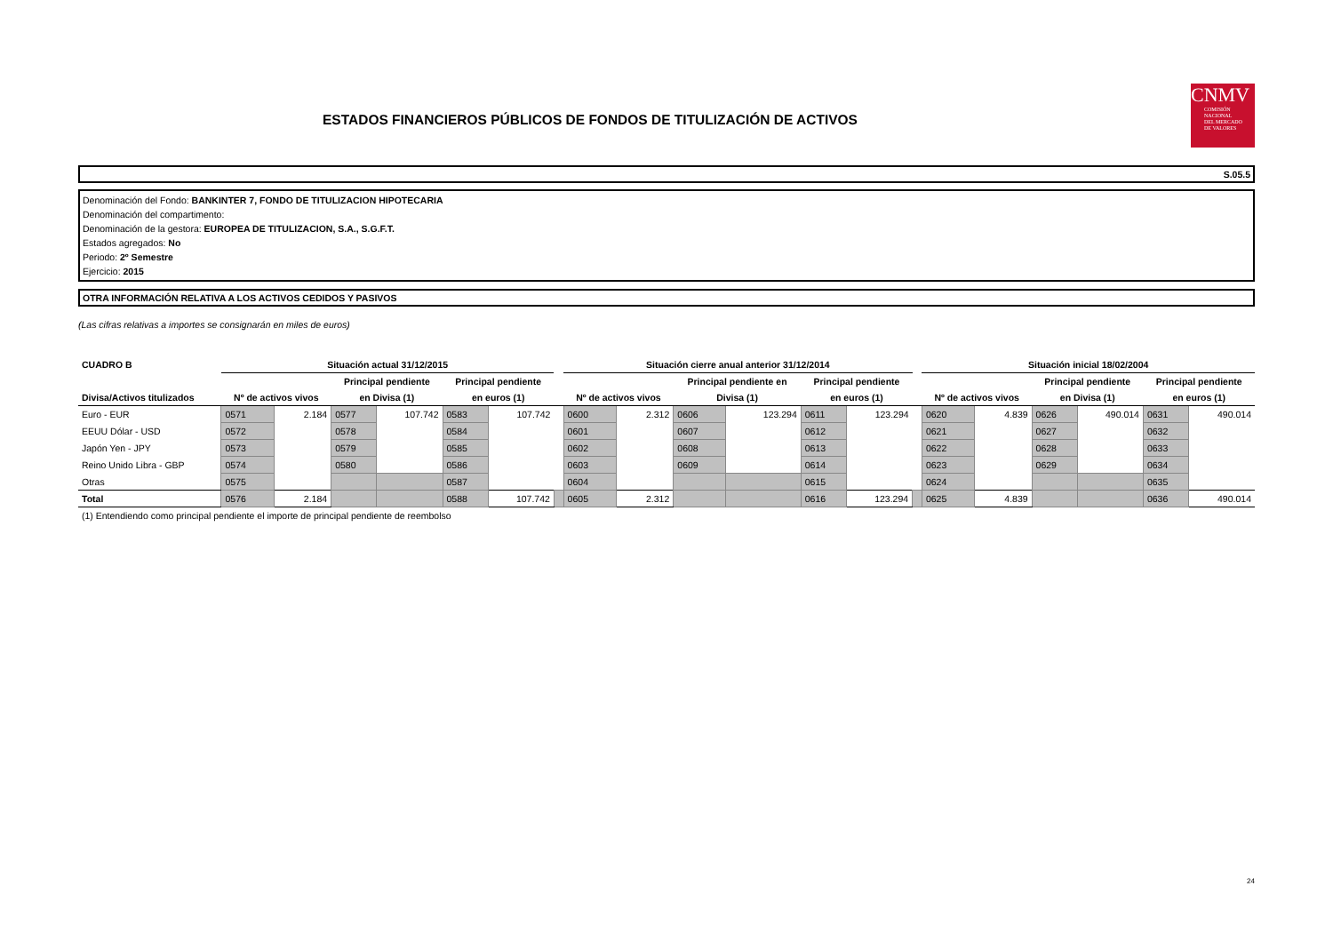ESTADOS FINANCIEROS PÚBLICOS DE FONDOS DE TITULIZACIÓN DE ACTIVOS
CNMV
COMISIÓN
NACIONAL
DEL MERCADO
DE VALORES
S.05.5
Denominación del Fondo: BANKINTER 7, FONDO DE TITULIZACION HIPOTECARIA
Denominación del compartimento:
Denominación de la gestora: EUROPEA DE TITULIZACION, S.A., S.G.F.T.
Estados agregados: No
Periodo: 2º Semestre
Ejercicio: 2015
OTRA INFORMACIÓN RELATIVA A LOS ACTIVOS CEDIDOS Y PASIVOS
(Las cifras relativas a importes se consignarán en miles de euros)
| CUADRO B | Situación actual 31/12/2015 | | | | | | | Situación cierre anual anterior 31/12/2014 | | | | | | | Situación inicial 18/02/2004 | | | | | |
| | | | Principal pendiente | | Principal pendiente | | | | | Principal pendiente en | | Principal pendiente | | | | | Principal pendiente | | Principal pendiente | |
| Divisa/Activos titulizados | Nº de activos vivos | | en Divisa (1) | | en euros (1) | | | Nº de activos vivos | | Divisa (1) | | en euros (1) | | | Nº de activos vivos | | en Divisa (1) | | en euros (1) | |
| Euro - EUR | 0571 | 2.184 | 0577 | 107.742 | 0583 | 107.742 | | 0600 | 2.312 | 0606 | 123.294 | 0611 | 123.294 | | 0620 | 4.839 | 0626 | 490.014 | 0631 | 490.014 |
| EEUU Dólar - USD | 0572 | | 0578 | | 0584 | | | 0601 | | 0607 | | 0612 | | | 0621 | | 0627 | | 0632 | |
| Japón Yen - JPY | 0573 | | 0579 | | 0585 | | | 0602 | | 0608 | | 0613 | | | 0622 | | 0628 | | 0633 | |
| Reino Unido Libra - GBP | 0574 | | 0580 | | 0586 | | | 0603 | | 0609 | | 0614 | | | 0623 | | 0629 | | 0634 | |
| Otras | 0575 | | | | 0587 | | | 0604 | | | | 0615 | | | 0624 | | | | 0635 | |
| Total | 0576 | 2.184 | | | 0588 | 107.742 | | 0605 | 2.312 | | | 0616 | 123.294 | | 0625 | 4.839 | | | 0636 | 490.014 |
(1) Entendiendo como principal pendiente el importe de principal pendiente de reembolso
24